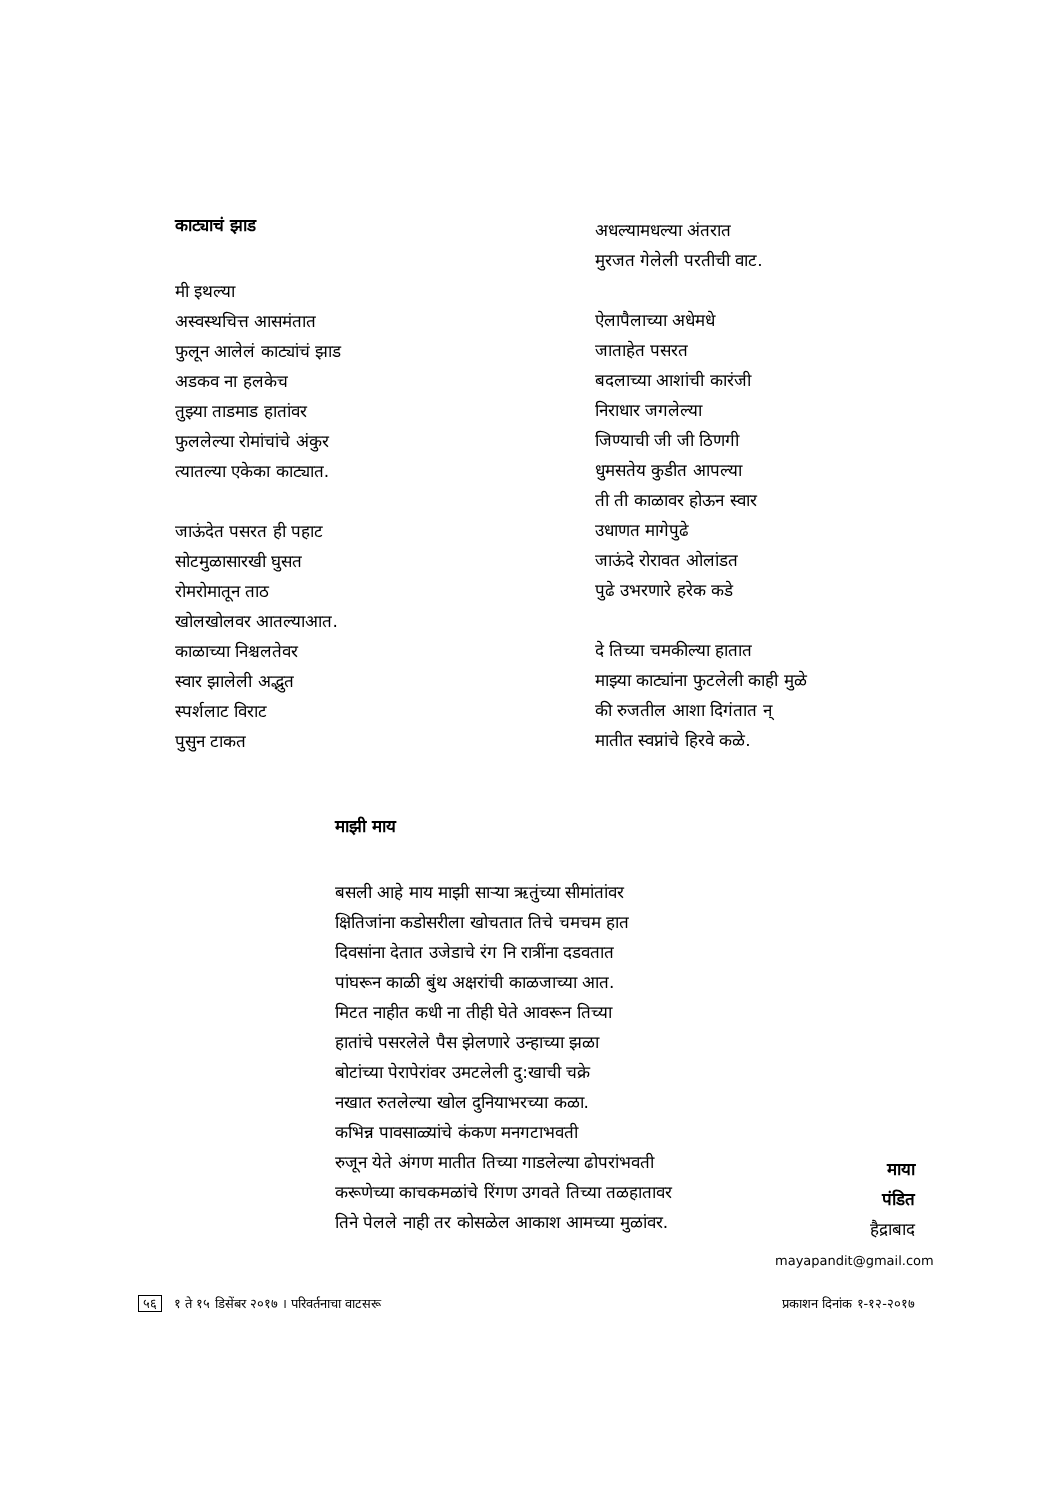काट्याचं झाड
मी इथल्या
अस्वस्थचित्त आसमंतात
फुलून आलेलं काट्यांचं झाड
अडकव ना हलकेच
तुझ्या ताडमाड हातांवर
फुललेल्या रोमांचांचे अंकुर
त्यातल्या एकेका काट्यात.
जाऊंदेत पसरत ही पहाट
सोटमुळासारखी घुसत
रोमरोमातून ताठ
खोलखोलवर आतल्याआत.
काळाच्या निश्चलतेवर
स्वार झालेली अद्भुत
स्पर्शलाट विराट
पुसुन टाकत
अधल्यामधल्या अंतरात
मुरजत गेलेली परतीची वाट.
ऐलापैलाच्या अधेमधे
जाताहेत पसरत
बदलाच्या आशांची कारंजी
निराधार जगलेल्या
जिण्याची जी जी ठिणगी
धुमसतेय कुडीत आपल्या
ती ती काळावर होऊन स्वार
उधाणत मागेपुढे
जाऊंदे रोरावत ओलांडत
पुढे उभरणारे हरेक कडे
दे तिच्या चमकील्या हातात
माझ्या काट्यांना फुटलेली काही मुळे
की रुजतील आशा दिगंतात न्
मातीत स्वप्नांचे हिरवे कळे.
माझी माय
बसली आहे माय माझी साऱ्या ऋतुंच्या सीमांतांवर
क्षितिजांना कडोसरीला खोचतात तिचे चमचम हात
दिवसांना देतात उजेडाचे रंग नि रात्रींना दडवतात
पांघरून काळी बुंथ अक्षरांची काळजाच्या आत.
मिटत नाहीत कधी ना तीही घेते आवरून तिच्या
हातांचे पसरलेले पैस झेलणारे उन्हाच्या झळा
बोटांच्या पेरापेरांवर उमटलेली दु:खाची चक्रे
नखात रुतलेल्या खोल दुनियाभरच्या कळा.
कभिन्न पावसाळ्यांचे कंकण मनगटाभवती
रुजून येते अंगण मातीत तिच्या गाडलेल्या ढोपरांभवती
करूणेच्या काचकमळांचे रिंगण उगवते तिच्या तळहातावर
तिने पेलले नाही तर कोसळेल आकाश आमच्या मुळांवर.
माया
पंडित
हैद्राबाद
mayapandit@gmail.com
५६ १ ते १५ डिसेंबर २०१७ । परिवर्तनाचा वाटसरू प्रकाशन दिनांक १-१२-२०१७